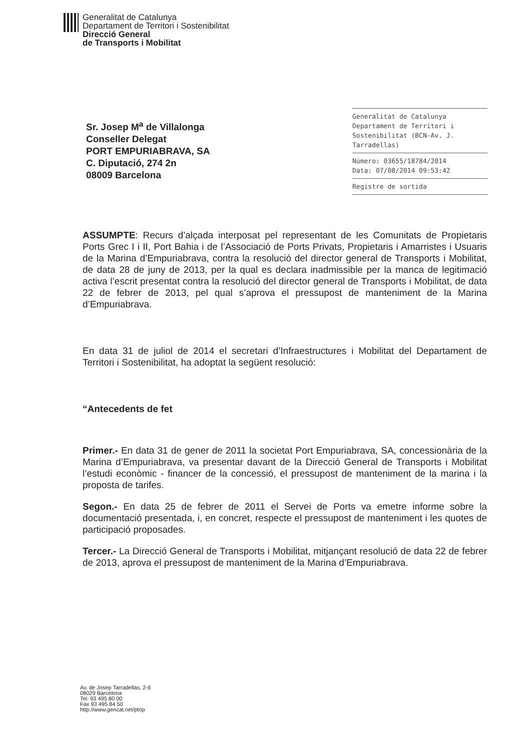Generalitat de Catalunya
Departament de Territori i Sostenibilitat
Direcció General
de Transports i Mobilitat
Sr. Josep M<sup>a</sup> de Villalonga
Conseller Delegat
PORT EMPURIABRAVA, SA
C. Diputació, 274 2n
08009 Barcelona
Generalitat de Catalunya
Departament de Territori i
Sostenibilitat (BCN-Av. J.
Tarradellas)
Número: 03655/18784/2014
Data: 07/08/2014 09:53:42
Registre de sortida
ASSUMPTE: Recurs d’alçada interposat pel representant de les Comunitats de Propietaris Ports Grec I i II, Port Bahia i de l’Associació de Ports Privats, Propietaris i Amarristes i Usuaris de la Marina d’Empuriabrava, contra la resolució del director general de Transports i Mobilitat, de data 28 de juny de 2013, per la qual es declara inadmissible per la manca de legitimació activa l’escrit presentat contra la resolució del director general de Transports i Mobilitat, de data 22 de febrer de 2013, pel qual s’aprova el pressupost de manteniment de la Marina d’Empuriabrava.
En data 31 de juliol de 2014 el secretari d’Infraestructures i Mobilitat del Departament de Territori i Sostenibilitat, ha adoptat la següent resolució:
“Antecedents de fet
Primer.- En data 31 de gener de 2011 la societat Port Empuriabrava, SA, concessionària de la Marina d’Empuriabrava, va presentar davant de la Direcció General de Transports i Mobilitat l’estudi econòmic - financer de la concessió, el pressupost de manteniment de la marina i la proposta de tarifes.
Segon.- En data 25 de febrer de 2011 el Servei de Ports va emetre informe sobre la documentació presentada, i, en concret, respecte el pressupost de manteniment i les quotes de participació proposades.
Tercer.- La Direcció General de Transports i Mobilitat, mitjançant resolució de data 22 de febrer de 2013, aprova el pressupost de manteniment de la Marina d’Empuriabrava.
Av. de Josep Tarradellas, 2-6
08029 Barcelona
Tel. 93 495 80 00
Fax 93 495 84 50
http://www.gencat.net/ptop